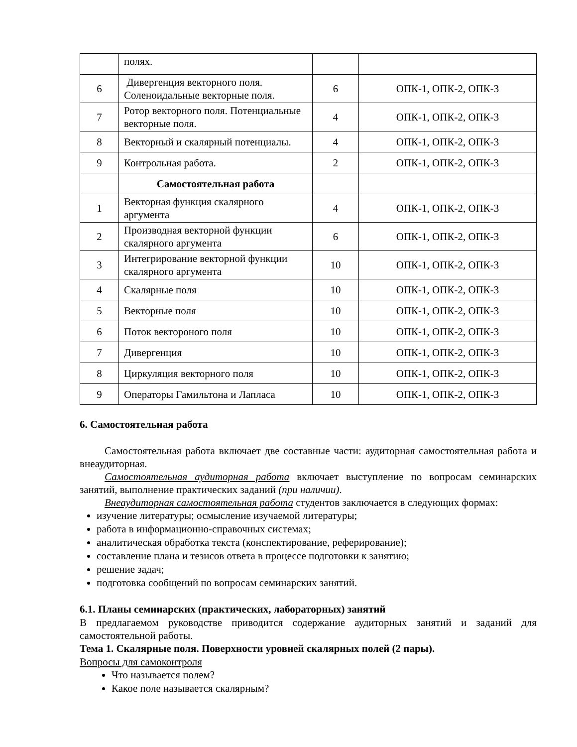| | полях. | | |
| 6 | Дивергенция векторного поля. Соленоидальные векторные поля. | 6 | ОПК-1, ОПК-2, ОПК-3 |
| 7 | Ротор векторного поля. Потенциальные векторные поля. | 4 | ОПК-1, ОПК-2, ОПК-3 |
| 8 | Векторный и скалярный потенциалы. | 4 | ОПК-1, ОПК-2, ОПК-3 |
| 9 | Контрольная работа. | 2 | ОПК-1, ОПК-2, ОПК-3 |
| | Самостоятельная работа | | |
| 1 | Векторная функция скалярного аргумента | 4 | ОПК-1, ОПК-2, ОПК-3 |
| 2 | Производная векторной функции скалярного аргумента | 6 | ОПК-1, ОПК-2, ОПК-3 |
| 3 | Интегрирование векторной функции скалярного аргумента | 10 | ОПК-1, ОПК-2, ОПК-3 |
| 4 | Скалярные поля | 10 | ОПК-1, ОПК-2, ОПК-3 |
| 5 | Векторные поля | 10 | ОПК-1, ОПК-2, ОПК-3 |
| 6 | Поток вектороного поля | 10 | ОПК-1, ОПК-2, ОПК-3 |
| 7 | Дивергенция | 10 | ОПК-1, ОПК-2, ОПК-3 |
| 8 | Циркуляция векторного поля | 10 | ОПК-1, ОПК-2, ОПК-3 |
| 9 | Операторы Гамильтона и Лапласа | 10 | ОПК-1, ОПК-2, ОПК-3 |
6. Самостоятельная работа
Самостоятельная работа включает две составные части: аудиторная самостоятельная работа и внеаудиторная.
Самостоятельная аудиторная работа включает выступление по вопросам семинарских занятий, выполнение практических заданий (при наличии).
Внеаудиторная самостоятельная работа студентов заключается в следующих формах:
изучение литературы; осмысление изучаемой литературы;
работа в информационно-справочных системах;
аналитическая обработка текста (конспектирование, реферирование);
составление плана и тезисов ответа в процессе подготовки к занятию;
решение задач;
подготовка сообщений по вопросам семинарских занятий.
6.1. Планы семинарских (практических, лабораторных) занятий
В предлагаемом руководстве приводится содержание аудиторных занятий и заданий для самостоятельной работы.
Тема 1. Скалярные поля. Поверхности уровней скалярных полей (2 пары).
Вопросы для самоконтроля
Что называется полем?
Какое поле называется скалярным?